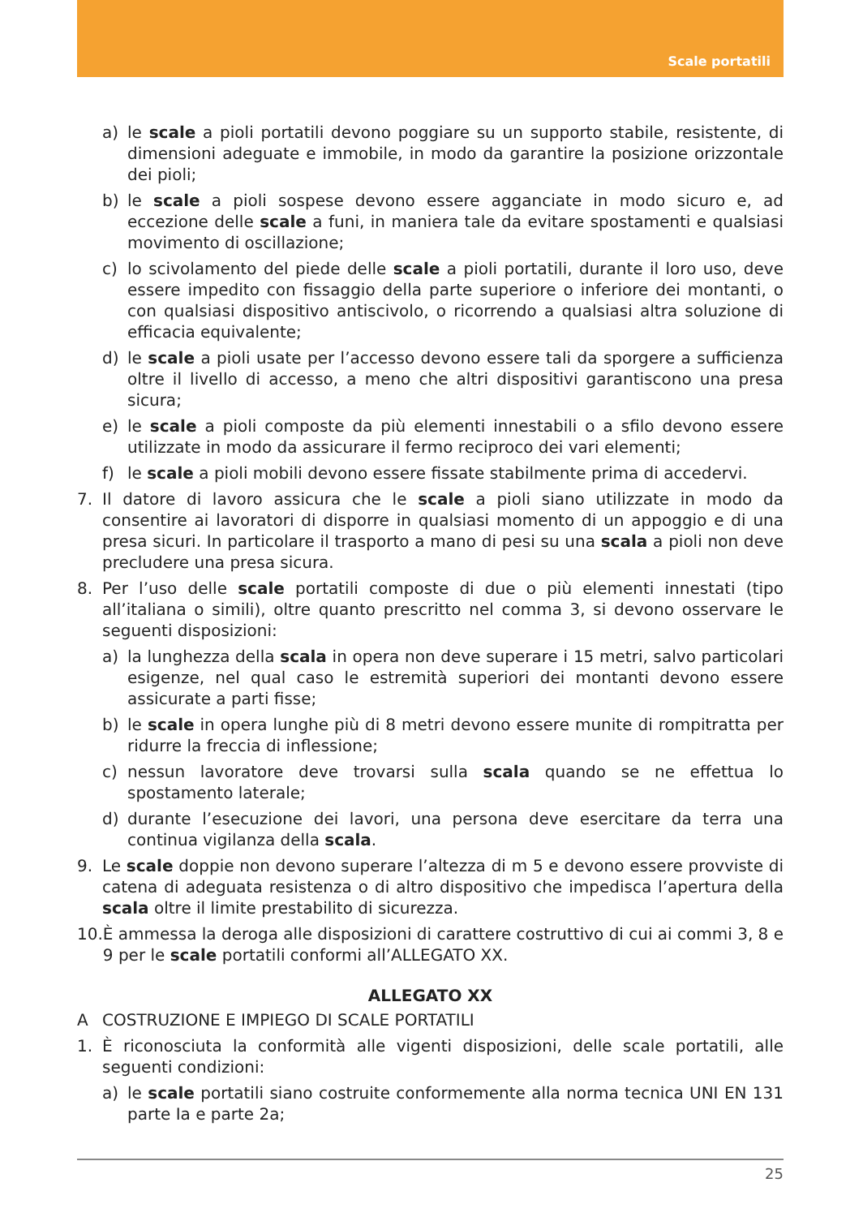Scale portatili
a) le scale a pioli portatili devono poggiare su un supporto stabile, resistente, di dimensioni adeguate e immobile, in modo da garantire la posizione orizzontale dei pioli;
b) le scale a pioli sospese devono essere agganciate in modo sicuro e, ad eccezione delle scale a funi, in maniera tale da evitare spostamenti e qualsiasi movimento di oscillazione;
c) lo scivolamento del piede delle scale a pioli portatili, durante il loro uso, deve essere impedito con fissaggio della parte superiore o inferiore dei montanti, o con qualsiasi dispositivo antiscivolo, o ricorrendo a qualsiasi altra soluzione di efficacia equivalente;
d) le scale a pioli usate per l’accesso devono essere tali da sporgere a sufficienza oltre il livello di accesso, a meno che altri dispositivi garantiscono una presa sicura;
e) le scale a pioli composte da più elementi innestabili o a sfilo devono essere utilizzate in modo da assicurare il fermo reciproco dei vari elementi;
f) le scale a pioli mobili devono essere fissate stabilmente prima di accedervi.
7. Il datore di lavoro assicura che le scale a pioli siano utilizzate in modo da consentire ai lavoratori di disporre in qualsiasi momento di un appoggio e di una presa sicuri. In particolare il trasporto a mano di pesi su una scala a pioli non deve precludere una presa sicura.
8. Per l’uso delle scale portatili composte di due o più elementi innestati (tipo all’italiana o simili), oltre quanto prescritto nel comma 3, si devono osservare le seguenti disposizioni:
a) la lunghezza della scala in opera non deve superare i 15 metri, salvo particolari esigenze, nel qual caso le estremità superiori dei montanti devono essere assicurate a parti fisse;
b) le scale in opera lunghe più di 8 metri devono essere munite di rompitratta per ridurre la freccia di inflessione;
c) nessun lavoratore deve trovarsi sulla scala quando se ne effettua lo spostamento laterale;
d) durante l’esecuzione dei lavori, una persona deve esercitare da terra una continua vigilanza della scala.
9. Le scale doppie non devono superare l’altezza di m 5 e devono essere provviste di catena di adeguata resistenza o di altro dispositivo che impedisca l’apertura della scala oltre il limite prestabilito di sicurezza.
10. È ammessa la deroga alle disposizioni di carattere costruttivo di cui ai commi 3, 8 e 9 per le scale portatili conformi all’ALLEGATO XX.
ALLEGATO XX
A COSTRUZIONE E IMPIEGO DI SCALE PORTATILI
1. È riconosciuta la conformità alle vigenti disposizioni, delle scale portatili, alle seguenti condizioni:
a) le scale portatili siano costruite conformemente alla norma tecnica UNI EN 131 parte Ia e parte 2a;
25